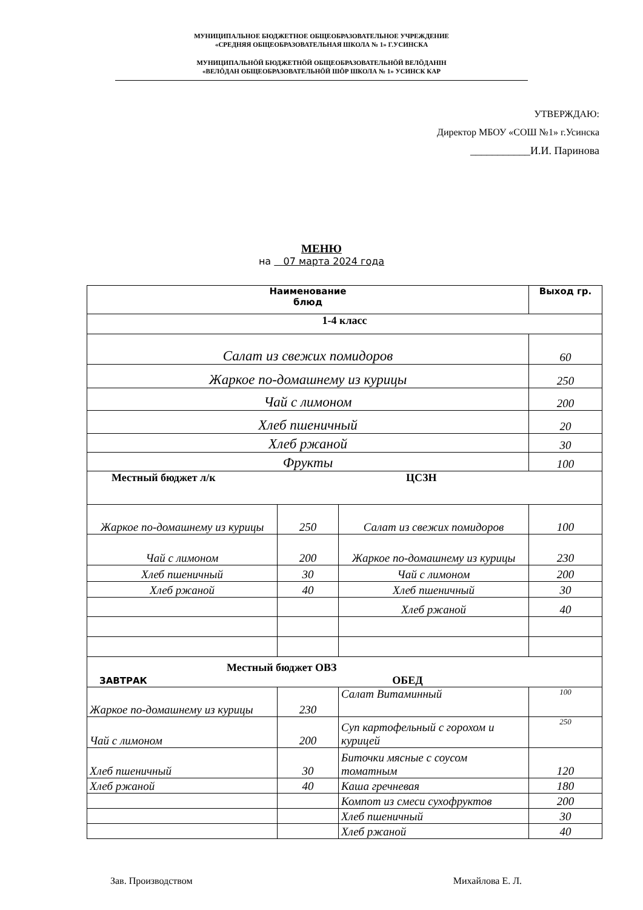МУНИЦИПАЛЬНОЕ БЮДЖЕТНОЕ ОБЩЕОБРАЗОВАТЕЛЬНОЕ УЧРЕЖДЕНИЕ
«СРЕДНЯЯ ОБЩЕОБРАЗОВАТЕЛЬНАЯ ШКОЛА № 1» Г.УСИНСКА
МУНИЦИПАЛЬНӦЙ БЮДЖЕТНӦЙ ОБЩЕОБРАЗОВАТЕЛЬНӦЙ ВЕЛӦДАНІН
«ВЕЛӦДАН ОБЩЕОБРАЗОВАТЕЛЬНӦЙ ШӦР ШКОЛА № 1» УСИНСК КАР
УТВЕРЖДАЮ:
Директор МБОУ «СОШ №1» г.Усинска
___________И.И. Паринова
МЕНЮ
на 07 марта 2024 года
| Наименование блюд | | | Выход гр. |
| --- | --- | --- | --- |
| 1-4 класс | | | |
| Салат из свежих помидоров | | | 60 |
| Жаркое по-домашнему из курицы | | | 250 |
| Чай с лимоном | | | 200 |
| Хлеб пшеничный | | | 20 |
| Хлеб ржаной | | | 30 |
| Фрукты | | | 100 |
| Местный бюджет л/к ЦСЗН | | | |
| Жаркое по-домашнему из курицы | 250 | Салат из свежих помидоров | 100 |
| Чай с лимоном | 200 | Жаркое по-домашнему из курицы | 230 |
| Хлеб пшеничный | 30 | Чай с лимоном | 200 |
| Хлеб ржаной | 40 | Хлеб пшеничный | 30 |
| | | Хлеб ржаной | 40 |
| Местный бюджет ОВЗ ЗАВТРАК ОБЕД | | | |
| Жаркое по-домашнему из курицы | 230 | Салат Витаминный | 100 |
| Чай с лимоном | 200 | Суп картофельный с горохом и курицей | 250 |
| Хлеб пшеничный | 30 | Биточки мясные с соусом томатным | 120 |
| Хлеб ржаной | 40 | Каша гречневая | 180 |
| | | Компот из смеси сухофруктов | 200 |
| | | Хлеб пшеничный | 30 |
| | | Хлеб ржаной | 40 |
Зав. Производством Михайлова Е. Л.